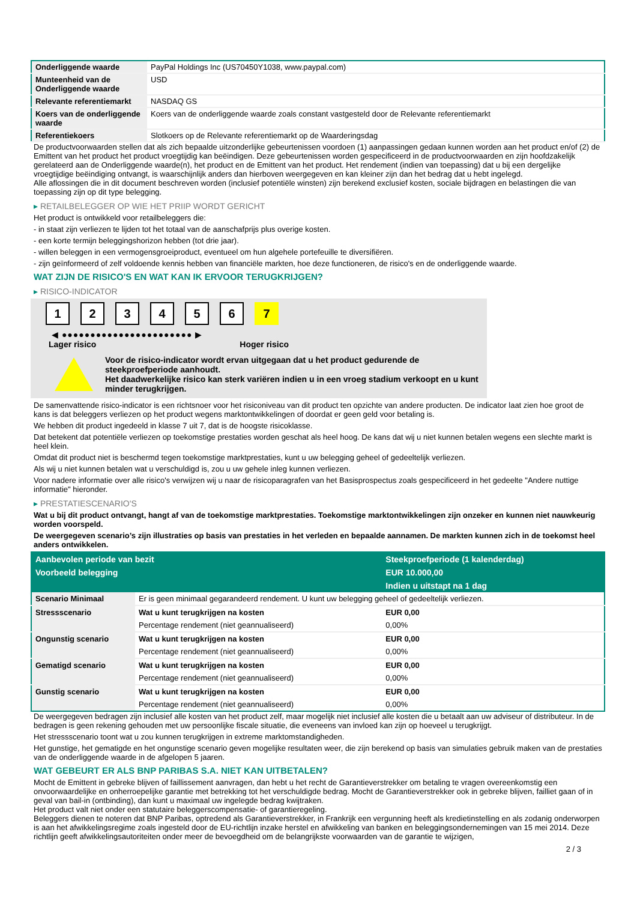| Onderliggende waarde | PayPal Holdings Inc (US70450Y1038, www.paypal.com) |
| Munteenheid van de Onderliggende waarde | USD |
| Relevante referentiemarkt | NASDAQ GS |
| Koers van de onderliggende waarde | Koers van de onderliggende waarde zoals constant vastgesteld door de Relevante referentiemarkt |
| Referentiekoers | Slotkoers op de Relevante referentiemarkt op de Waarderingsdag |
De productvoorwaarden stellen dat als zich bepaalde uitzonderlijke gebeurtenissen voordoen (1) aanpassingen gedaan kunnen worden aan het product en/of (2) de Emittent van het product het product vroegtijdig kan beëindigen. Deze gebeurtenissen worden gespecificeerd in de productvoorwaarden en zijn hoofdzakelijk gerelateerd aan de Onderliggende waarde(n), het product en de Emittent van het product. Het rendement (indien van toepassing) dat u bij een dergelijke vroegtijdige beëindiging ontvangt, is waarschijnlijk anders dan hierboven weergegeven en kan kleiner zijn dan het bedrag dat u hebt ingelegd.
Alle aflossingen die in dit document beschreven worden (inclusief potentiële winsten) zijn berekend exclusief kosten, sociale bijdragen en belastingen die van toepassing zijn op dit type belegging.
▸ RETAILBELEGGER OP WIE HET PRIIP WORDT GERICHT
Het product is ontwikkeld voor retailbeleggers die:
- in staat zijn verliezen te lijden tot het totaal van de aanschafprijs plus overige kosten.
- een korte termijn beleggingshorizon hebben (tot drie jaar).
- willen beleggen in een vermogensgroeiproduct, eventueel om hun algehele portefeuille te diversifiëren.
- zijn geïnformeerd of zelf voldoende kennis hebben van financiële markten, hoe deze functioneren, de risico's en de onderliggende waarde.
WAT ZIJN DE RISICO'S EN WAT KAN IK ERVOOR TERUGKRIJGEN?
▸ RISICO-INDICATOR
1 2 3 4 5 6 7
◀ ●●●●●●●●●●●●●●●●●●●●●●● ▶
Lager risico Hoger risico
Voor de risico-indicator wordt ervan uitgegaan dat u het product gedurende de steekproefperiode aanhoudt.
Het daadwerkelijke risico kan sterk variëren indien u in een vroeg stadium verkoopt en u kunt minder terugkrijgen.
De samenvattende risico-indicator is een richtsnoer voor het risiconiveau van dit product ten opzichte van andere producten. De indicator laat zien hoe groot de kans is dat beleggers verliezen op het product wegens marktontwikkelingen of doordat er geen geld voor betaling is.
We hebben dit product ingedeeld in klasse 7 uit 7, dat is de hoogste risicoklasse.
Dat betekent dat potentiële verliezen op toekomstige prestaties worden geschat als heel hoog. De kans dat wij u niet kunnen betalen wegens een slechte markt is heel klein.
Omdat dit product niet is beschermd tegen toekomstige marktprestaties, kunt u uw belegging geheel of gedeeltelijk verliezen.
Als wij u niet kunnen betalen wat u verschuldigd is, zou u uw gehele inleg kunnen verliezen.
Voor nadere informatie over alle risico's verwijzen wij u naar de risicoparagrafen van het Basisprospectus zoals gespecificeerd in het gedeelte "Andere nuttige informatie" hieronder.
▸ PRESTATIESCENARIO'S
Wat u bij dit product ontvangt, hangt af van de toekomstige marktprestaties. Toekomstige marktontwikkelingen zijn onzeker en kunnen niet nauwkeurig worden voorspeld.
De weergegeven scenario’s zijn illustraties op basis van prestaties in het verleden en bepaalde aannamen. De markten kunnen zich in de toekomst heel anders ontwikkelen.
| Aanbevolen periode van bezit | | Steekproefperiode (1 kalenderdag) |
| --- | --- | --- |
| Voorbeeld belegging | | EUR 10.000,00 |
| | | Indien u uitstapt na 1 dag |
| Scenario Minimaal | Er is geen minimaal gegarandeerd rendement. U kunt uw belegging geheel of gedeeltelijk verliezen. | |
| Stressscenario | Wat u kunt terugkrijgen na kosten | EUR 0,00 |
| | Percentage rendement (niet geannualiseerd) | 0,00% |
| Ongunstig scenario | Wat u kunt terugkrijgen na kosten | EUR 0,00 |
| | Percentage rendement (niet geannualiseerd) | 0,00% |
| Gematigd scenario | Wat u kunt terugkrijgen na kosten | EUR 0,00 |
| | Percentage rendement (niet geannualiseerd) | 0,00% |
| Gunstig scenario | Wat u kunt terugkrijgen na kosten | EUR 0,00 |
| | Percentage rendement (niet geannualiseerd) | 0,00% |
De weergegeven bedragen zijn inclusief alle kosten van het product zelf, maar mogelijk niet inclusief alle kosten die u betaalt aan uw adviseur of distributeur. In de bedragen is geen rekening gehouden met uw persoonlijke fiscale situatie, die eveneens van invloed kan zijn op hoeveel u terugkrijgt.
Het stressscenario toont wat u zou kunnen terugkrijgen in extreme marktomstandigheden.
Het gunstige, het gematigde en het ongunstige scenario geven mogelijke resultaten weer, die zijn berekend op basis van simulaties gebruik maken van de prestaties van de onderliggende waarde in de afgelopen 5 jaaren.
WAT GEBEURT ER ALS BNP PARIBAS S.A. NIET KAN UITBETALEN?
Mocht de Emittent in gebreke blijven of faillissement aanvragen, dan hebt u het recht de Garantieverstrekker om betaling te vragen overeenkomstig een onvoorwaardelijke en onherroepelijke garantie met betrekking tot het verschuldigde bedrag. Mocht de Garantieverstrekker ook in gebreke blijven, failliet gaan of in geval van bail-in (ontbinding), dan kunt u maximaal uw ingelegde bedrag kwijtraken.
Het product valt niet onder een statutaire beleggerscompensatie- of garantieregeling.
Beleggers dienen te noteren dat BNP Paribas, optredend als Garantieverstrekker, in Frankrijk een vergunning heeft als kredietinstelling en als zodanig onderworpen is aan het afwikkelingsregime zoals ingesteld door de EU-richtlijn inzake herstel en afwikkeling van banken en beleggingsondernemingen van 15 mei 2014. Deze richtlijn geeft afwikkelingsautoriteiten onder meer de bevoegdheid om de belangrijkste voorwaarden van de garantie te wijzigen,
2 / 3